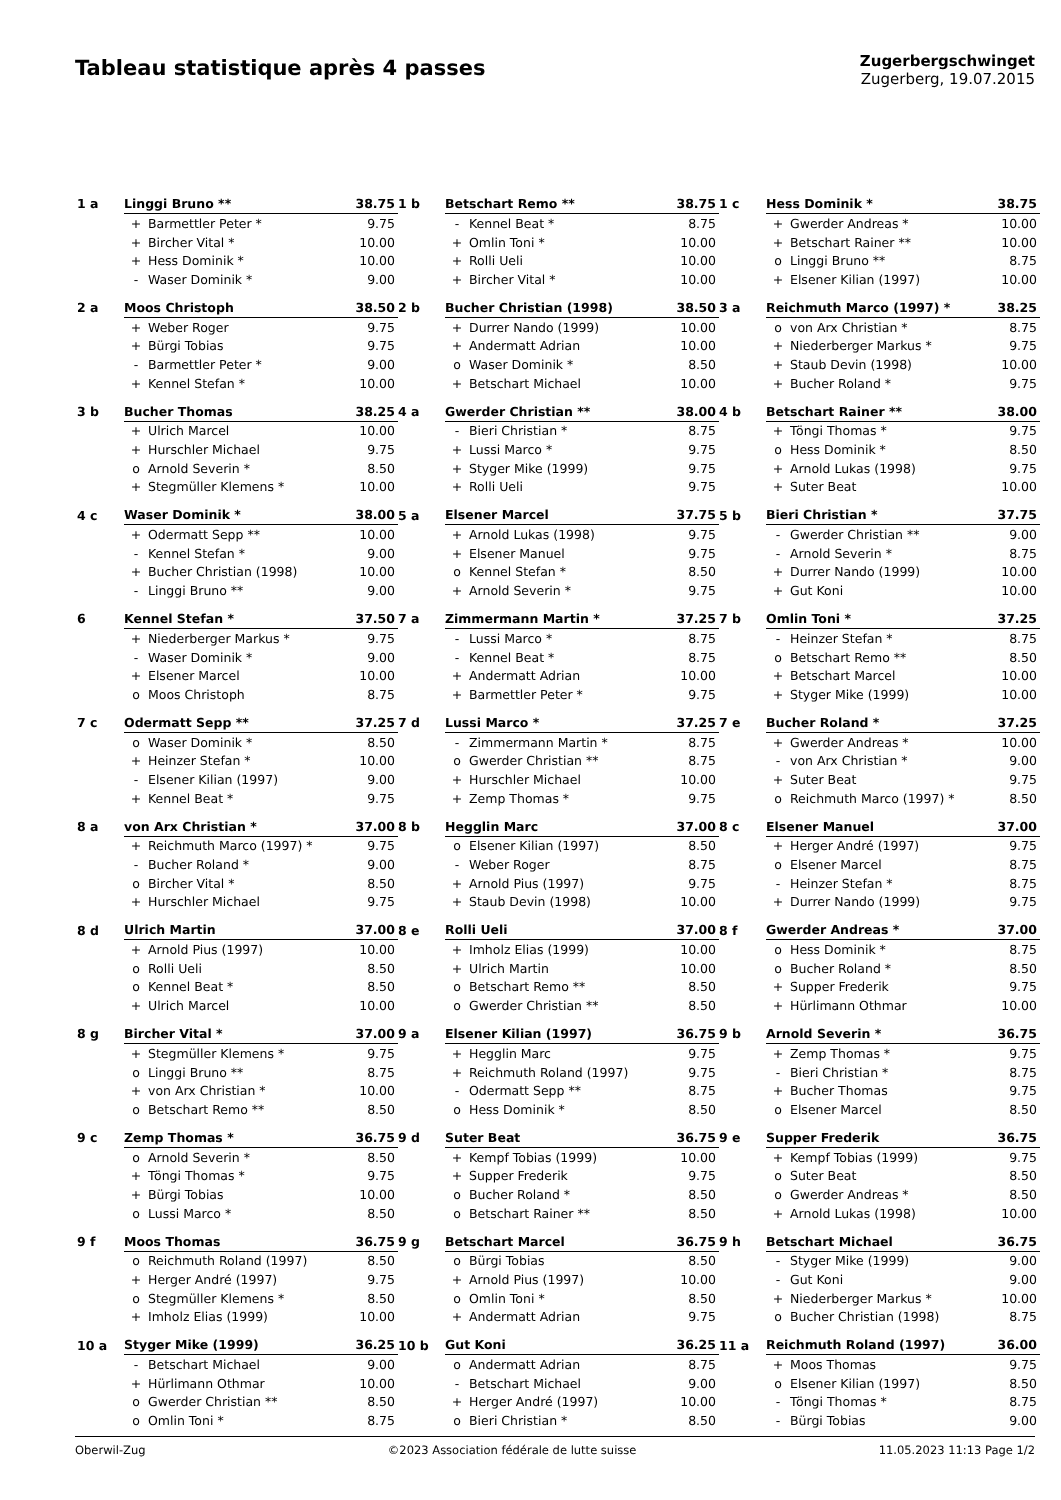Tableau statistique après 4 passes
Zugerbergschwinget
Zugerberg, 19.07.2015
| 1 a | Linggi Bruno ** | | 38.75 | 1 b | Betschart Remo ** | | 38.75 | 1 c | Hess Dominik * | | 38.75 |
| | + | Barmettler Peter * | 9.75 | | - | Kennel Beat * | 8.75 | | + | Gwerder Andreas * | 10.00 |
| | + | Bircher Vital * | 10.00 | | + | Omlin Toni * | 10.00 | | + | Betschart Rainer ** | 10.00 |
| | + | Hess Dominik * | 10.00 | | + | Rolli Ueli | 10.00 | | o | Linggi Bruno ** | 8.75 |
| | - | Waser Dominik * | 9.00 | | + | Bircher Vital * | 10.00 | | + | Elsener Kilian (1997) | 10.00 |
| 2 a | Moos Christoph | | 38.50 | 2 b | Bucher Christian (1998) | | 38.50 | 3 a | Reichmuth Marco (1997) * | | 38.25 |
| | + | Weber Roger | 9.75 | | + | Durrer Nando (1999) | 10.00 | | o | von Arx Christian * | 8.75 |
| | + | Bürgi Tobias | 9.75 | | + | Andermatt Adrian | 10.00 | | + | Niederberger Markus * | 9.75 |
| | - | Barmettler Peter * | 9.00 | | o | Waser Dominik * | 8.50 | | + | Staub Devin (1998) | 10.00 |
| | + | Kennel Stefan * | 10.00 | | + | Betschart Michael | 10.00 | | + | Bucher Roland * | 9.75 |
| 3 b | Bucher Thomas | | 38.25 | 4 a | Gwerder Christian ** | | 38.00 | 4 b | Betschart Rainer ** | | 38.00 |
| | + | Ulrich Marcel | 10.00 | | - | Bieri Christian * | 8.75 | | + | Töngi Thomas * | 9.75 |
| | + | Hurschler Michael | 9.75 | | + | Lussi Marco * | 9.75 | | o | Hess Dominik * | 8.50 |
| | o | Arnold Severin * | 8.50 | | + | Styger Mike (1999) | 9.75 | | + | Arnold Lukas (1998) | 9.75 |
| | + | Stegmüller Klemens * | 10.00 | | + | Rolli Ueli | 9.75 | | + | Suter Beat | 10.00 |
| 4 c | Waser Dominik * | | 38.00 | 5 a | Elsener Marcel | | 37.75 | 5 b | Bieri Christian * | | 37.75 |
| | + | Odermatt Sepp ** | 10.00 | | + | Arnold Lukas (1998) | 9.75 | | - | Gwerder Christian ** | 9.00 |
| | - | Kennel Stefan * | 9.00 | | + | Elsener Manuel | 9.75 | | - | Arnold Severin * | 8.75 |
| | + | Bucher Christian (1998) | 10.00 | | o | Kennel Stefan * | 8.50 | | + | Durrer Nando (1999) | 10.00 |
| | - | Linggi Bruno ** | 9.00 | | + | Arnold Severin * | 9.75 | | + | Gut Koni | 10.00 |
| 6 | Kennel Stefan * | | 37.50 | 7 a | Zimmermann Martin * | | 37.25 | 7 b | Omlin Toni * | | 37.25 |
| | + | Niederberger Markus * | 9.75 | | - | Lussi Marco * | 8.75 | | - | Heinzer Stefan * | 8.75 |
| | - | Waser Dominik * | 9.00 | | - | Kennel Beat * | 8.75 | | o | Betschart Remo ** | 8.50 |
| | + | Elsener Marcel | 10.00 | | + | Andermatt Adrian | 10.00 | | + | Betschart Marcel | 10.00 |
| | o | Moos Christoph | 8.75 | | + | Barmettler Peter * | 9.75 | | + | Styger Mike (1999) | 10.00 |
| 7 c | Odermatt Sepp ** | | 37.25 | 7 d | Lussi Marco * | | 37.25 | 7 e | Bucher Roland * | | 37.25 |
| | o | Waser Dominik * | 8.50 | | - | Zimmermann Martin * | 8.75 | | + | Gwerder Andreas * | 10.00 |
| | + | Heinzer Stefan * | 10.00 | | o | Gwerder Christian ** | 8.75 | | - | von Arx Christian * | 9.00 |
| | - | Elsener Kilian (1997) | 9.00 | | + | Hurschler Michael | 10.00 | | + | Suter Beat | 9.75 |
| | + | Kennel Beat * | 9.75 | | + | Zemp Thomas * | 9.75 | | o | Reichmuth Marco (1997) * | 8.50 |
| 8 a | von Arx Christian * | | 37.00 | 8 b | Hegglin Marc | | 37.00 | 8 c | Elsener Manuel | | 37.00 |
| | + | Reichmuth Marco (1997) * | 9.75 | | o | Elsener Kilian (1997) | 8.50 | | + | Herger André (1997) | 9.75 |
| | - | Bucher Roland * | 9.00 | | - | Weber Roger | 8.75 | | o | Elsener Marcel | 8.75 |
| | o | Bircher Vital * | 8.50 | | + | Arnold Pius (1997) | 9.75 | | - | Heinzer Stefan * | 8.75 |
| | + | Hurschler Michael | 9.75 | | + | Staub Devin (1998) | 10.00 | | + | Durrer Nando (1999) | 9.75 |
| 8 d | Ulrich Martin | | 37.00 | 8 e | Rolli Ueli | | 37.00 | 8 f | Gwerder Andreas * | | 37.00 |
| | + | Arnold Pius (1997) | 10.00 | | + | Imholz Elias (1999) | 10.00 | | o | Hess Dominik * | 8.75 |
| | o | Rolli Ueli | 8.50 | | + | Ulrich Martin | 10.00 | | o | Bucher Roland * | 8.50 |
| | o | Kennel Beat * | 8.50 | | o | Betschart Remo ** | 8.50 | | + | Supper Frederik | 9.75 |
| | + | Ulrich Marcel | 10.00 | | o | Gwerder Christian ** | 8.50 | | + | Hürlimann Othmar | 10.00 |
| 8 g | Bircher Vital * | | 37.00 | 9 a | Elsener Kilian (1997) | | 36.75 | 9 b | Arnold Severin * | | 36.75 |
| | + | Stegmüller Klemens * | 9.75 | | + | Hegglin Marc | 9.75 | | + | Zemp Thomas * | 9.75 |
| | o | Linggi Bruno ** | 8.75 | | + | Reichmuth Roland (1997) | 9.75 | | - | Bieri Christian * | 8.75 |
| | + | von Arx Christian * | 10.00 | | - | Odermatt Sepp ** | 8.75 | | + | Bucher Thomas | 9.75 |
| | o | Betschart Remo ** | 8.50 | | o | Hess Dominik * | 8.50 | | o | Elsener Marcel | 8.50 |
| 9 c | Zemp Thomas * | | 36.75 | 9 d | Suter Beat | | 36.75 | 9 e | Supper Frederik | | 36.75 |
| | o | Arnold Severin * | 8.50 | | + | Kempf Tobias (1999) | 10.00 | | + | Kempf Tobias (1999) | 9.75 |
| | + | Töngi Thomas * | 9.75 | | + | Supper Frederik | 9.75 | | o | Suter Beat | 8.50 |
| | + | Bürgi Tobias | 10.00 | | o | Bucher Roland * | 8.50 | | o | Gwerder Andreas * | 8.50 |
| | o | Lussi Marco * | 8.50 | | o | Betschart Rainer ** | 8.50 | | + | Arnold Lukas (1998) | 10.00 |
| 9 f | Moos Thomas | | 36.75 | 9 g | Betschart Marcel | | 36.75 | 9 h | Betschart Michael | | 36.75 |
| | o | Reichmuth Roland (1997) | 8.50 | | o | Bürgi Tobias | 8.50 | | - | Styger Mike (1999) | 9.00 |
| | + | Herger André (1997) | 9.75 | | + | Arnold Pius (1997) | 10.00 | | - | Gut Koni | 9.00 |
| | o | Stegmüller Klemens * | 8.50 | | o | Omlin Toni * | 8.50 | | + | Niederberger Markus * | 10.00 |
| | + | Imholz Elias (1999) | 10.00 | | + | Andermatt Adrian | 9.75 | | o | Bucher Christian (1998) | 8.75 |
| 10 a | Styger Mike (1999) | | 36.25 | 10 b | Gut Koni | | 36.25 | 11 a | Reichmuth Roland (1997) | | 36.00 |
| | - | Betschart Michael | 9.00 | | o | Andermatt Adrian | 8.75 | | + | Moos Thomas | 9.75 |
| | + | Hürlimann Othmar | 10.00 | | - | Betschart Michael | 9.00 | | o | Elsener Kilian (1997) | 8.50 |
| | o | Gwerder Christian ** | 8.50 | | + | Herger André (1997) | 10.00 | | - | Töngi Thomas * | 8.75 |
| | o | Omlin Toni * | 8.75 | | o | Bieri Christian * | 8.50 | | - | Bürgi Tobias | 9.00 |
Oberwil-Zug ©2023 Association fédérale de lutte suisse 11.05.2023 11:13 Page 1/2